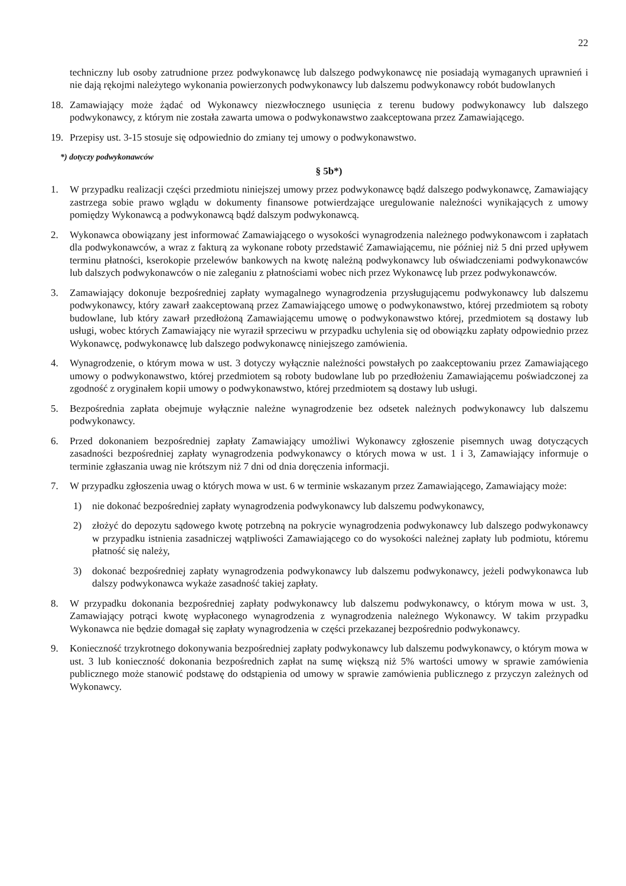22
techniczny lub osoby zatrudnione przez podwykonawcę lub dalszego podwykonawcę nie posiadają wymaganych uprawnień i nie dają rękojmi należytego wykonania powierzonych podwykonawcy lub dalszemu podwykonawcy robót budowlanych
18. Zamawiający może żądać od Wykonawcy niezwłocznego usunięcia z terenu budowy podwykonawcy lub dalszego podwykonawcy, z którym nie została zawarta umowa o podwykonawstwo zaakceptowana przez Zamawiającego.
19. Przepisy ust. 3-15 stosuje się odpowiednio do zmiany tej umowy o podwykonawstwo.
*) dotyczy podwykonawców
§ 5b*)
1. W przypadku realizacji części przedmiotu niniejszej umowy przez podwykonawcę bądź dalszego podwykonawcę, Zamawiający zastrzega sobie prawo wglądu w dokumenty finansowe potwierdzające uregulowanie należności wynikających z umowy pomiędzy Wykonawcą a podwykonawcą bądź dalszym podwykonawcą.
2. Wykonawca obowiązany jest informować Zamawiającego o wysokości wynagrodzenia należnego podwykonawcom i zapłatach dla podwykonawców, a wraz z fakturą za wykonane roboty przedstawić Zamawiającemu, nie później niż 5 dni przed upływem terminu płatności, kserokopie przelewów bankowych na kwotę należną podwykonawcy lub oświadczeniami podwykonawców lub dalszych podwykonawców o nie zaleganiu z płatnościami wobec nich przez Wykonawcę lub przez podwykonawców.
3. Zamawiający dokonuje bezpośredniej zapłaty wymagalnego wynagrodzenia przysługującemu podwykonawcy lub dalszemu podwykonawcy, który zawarł zaakceptowaną przez Zamawiającego umowę o podwykonawstwo, której przedmiotem są roboty budowlane, lub który zawarł przedłożoną Zamawiającemu umowę o podwykonawstwo której, przedmiotem są dostawy lub usługi, wobec których Zamawiający nie wyraził sprzeciwu w przypadku uchylenia się od obowiązku zapłaty odpowiednio przez Wykonawcę, podwykonawcę lub dalszego podwykonawcę niniejszego zamówienia.
4. Wynagrodzenie, o którym mowa w ust. 3 dotyczy wyłącznie należności powstałych po zaakceptowaniu przez Zamawiającego umowy o podwykonawstwo, której przedmiotem są roboty budowlane lub po przedłożeniu Zamawiającemu poświadczonej za zgodność z oryginałem kopii umowy o podwykonawstwo, której przedmiotem są dostawy lub usługi.
5. Bezpośrednia zapłata obejmuje wyłącznie należne wynagrodzenie bez odsetek należnych podwykonawcy lub dalszemu podwykonawcy.
6. Przed dokonaniem bezpośredniej zapłaty Zamawiający umożliwi Wykonawcy zgłoszenie pisemnych uwag dotyczących zasadności bezpośredniej zapłaty wynagrodzenia podwykonawcy o których mowa w ust. 1 i 3, Zamawiający informuje o terminie zgłaszania uwag nie krótszym niż 7 dni od dnia doręczenia informacji.
7. W przypadku zgłoszenia uwag o których mowa w ust. 6 w terminie wskazanym przez Zamawiającego, Zamawiający może:
1) nie dokonać bezpośredniej zapłaty wynagrodzenia podwykonawcy lub dalszemu podwykonawcy,
2) złożyć do depozytu sądowego kwotę potrzebną na pokrycie wynagrodzenia podwykonawcy lub dalszego podwykonawcy w przypadku istnienia zasadniczej wątpliwości Zamawiającego co do wysokości należnej zapłaty lub podmiotu, któremu płatność się należy,
3) dokonać bezpośredniej zapłaty wynagrodzenia podwykonawcy lub dalszemu podwykonawcy, jeżeli podwykonawca lub dalszy podwykonawca wykaże zasadność takiej zapłaty.
8. W przypadku dokonania bezpośredniej zapłaty podwykonawcy lub dalszemu podwykonawcy, o którym mowa w ust. 3, Zamawiający potrąci kwotę wypłaconego wynagrodzenia z wynagrodzenia należnego Wykonawcy. W takim przypadku Wykonawca nie będzie domagał się zapłaty wynagrodzenia w części przekazanej bezpośrednio podwykonawcy.
9. Konieczność trzykrotnego dokonywania bezpośredniej zapłaty podwykonawcy lub dalszemu podwykonawcy, o którym mowa w ust. 3 lub konieczność dokonania bezpośrednich zapłat na sumę większą niż 5% wartości umowy w sprawie zamówienia publicznego może stanowić podstawę do odstąpienia od umowy w sprawie zamówienia publicznego z przyczyn zależnych od Wykonawcy.